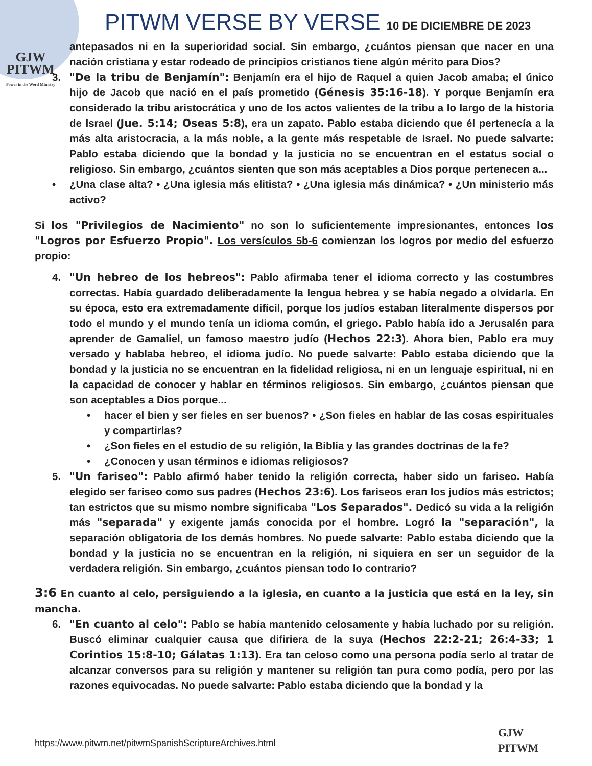GJW
PITWM
Power in the Word Ministry
PITWM VERSE BY VERSE 10 DE DICIEMBRE DE 2023
antepasados ni en la superioridad social. Sin embargo, ¿cuántos piensan que nacer en una nación cristiana y estar rodeado de principios cristianos tiene algún mérito para Dios?
3. "De la tribu de Benjamín": Benjamín era el hijo de Raquel a quien Jacob amaba; el único hijo de Jacob que nació en el país prometido (Génesis 35:16-18). Y porque Benjamín era considerado la tribu aristocrática y uno de los actos valientes de la tribu a lo largo de la historia de Israel (Jue. 5:14; Oseas 5:8), era un zapato. Pablo estaba diciendo que él pertenecía a la más alta aristocracia, a la más noble, a la gente más respetable de Israel. No puede salvarte: Pablo estaba diciendo que la bondad y la justicia no se encuentran en el estatus social o religioso. Sin embargo, ¿cuántos sienten que son más aceptables a Dios porque pertenecen a...
• ¿Una clase alta? • ¿Una iglesia más elitista? • ¿Una iglesia más dinámica? • ¿Un ministerio más activo?
Si los "Privilegios de Nacimiento" no son lo suficientemente impresionantes, entonces los "Logros por Esfuerzo Propio". Los versículos 5b-6 comienzan los logros por medio del esfuerzo propio:
4. "Un hebreo de los hebreos": Pablo afirmaba tener el idioma correcto y las costumbres correctas. Había guardado deliberadamente la lengua hebrea y se había negado a olvidarla. En su época, esto era extremadamente difícil, porque los judíos estaban literalmente dispersos por todo el mundo y el mundo tenía un idioma común, el griego. Pablo había ido a Jerusalén para aprender de Gamaliel, un famoso maestro judío (Hechos 22:3). Ahora bien, Pablo era muy versado y hablaba hebreo, el idioma judío. No puede salvarte: Pablo estaba diciendo que la bondad y la justicia no se encuentran en la fidelidad religiosa, ni en un lenguaje espiritual, ni en la capacidad de conocer y hablar en términos religiosos. Sin embargo, ¿cuántos piensan que son aceptables a Dios porque...
• hacer el bien y ser fieles en ser buenos? • ¿Son fieles en hablar de las cosas espirituales y compartirlas?
• ¿Son fieles en el estudio de su religión, la Biblia y las grandes doctrinas de la fe?
• ¿Conocen y usan términos e idiomas religiosos?
5. "Un fariseo": Pablo afirmó haber tenido la religión correcta, haber sido un fariseo. Había elegido ser fariseo como sus padres (Hechos 23:6). Los fariseos eran los judíos más estrictos; tan estrictos que su mismo nombre significaba "Los Separados". Dedicó su vida a la religión más "separada" y exigente jamás conocida por el hombre. Logró la "separación", la separación obligatoria de los demás hombres. No puede salvarte: Pablo estaba diciendo que la bondad y la justicia no se encuentran en la religión, ni siquiera en ser un seguidor de la verdadera religión. Sin embargo, ¿cuántos piensan todo lo contrario?
3:6 En cuanto al celo, persiguiendo a la iglesia, en cuanto a la justicia que está en la ley, sin mancha.
6. "En cuanto al celo": Pablo se había mantenido celosamente y había luchado por su religión. Buscó eliminar cualquier causa que difiriera de la suya (Hechos 22:2-21; 26:4-33; 1 Corintios 15:8-10; Gálatas 1:13). Era tan celoso como una persona podía serlo al tratar de alcanzar conversos para su religión y mantener su religión tan pura como podía, pero por las razones equivocadas. No puede salvarte: Pablo estaba diciendo que la bondad y la
https://www.pitwm.net/pitwmSpanishScriptureArchives.html
GJW
PITWM